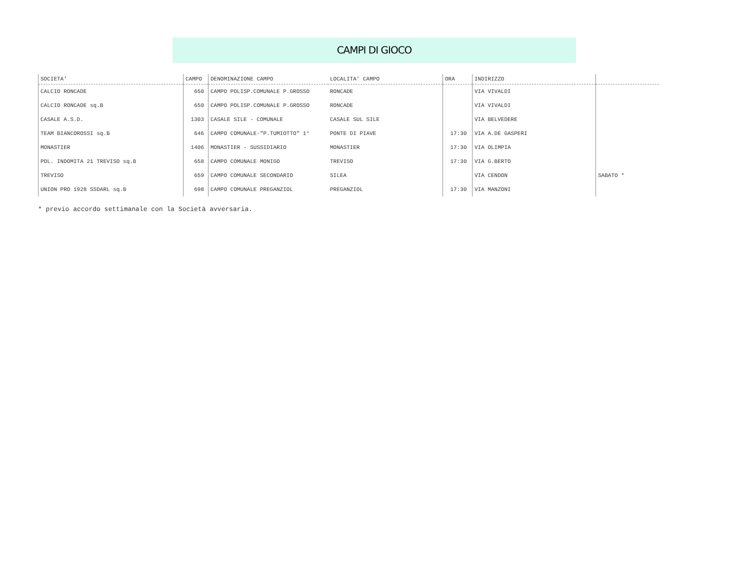CAMPI DI GIOCO
| SOCIETA' | CAMPO | DENOMINAZIONE CAMPO | LOCALITA' CAMPO | ORA | INDIRIZZO | |
| --- | --- | --- | --- | --- | --- | --- |
| CALCIO RONCADE | 650 | CAMPO POLISP.COMUNALE P.GROSSO | RONCADE | | VIA VIVALDI | |
| CALCIO RONCADE sq.B | 650 | CAMPO POLISP.COMUNALE P.GROSSO | RONCADE | | VIA VIVALDI | |
| CASALE A.S.D. | 1303 | CASALE SILE - COMUNALE | CASALE SUL SILE | | VIA BELVEDERE | |
| TEAM BIANCOROSSI sq.B | 646 | CAMPO COMUNALE-"P.TUMIOTTO" 1° | PONTE DI PIAVE | 17:30 | VIA A.DE GASPERI | |
| MONASTIER | 1406 | MONASTIER - SUSSIDIARIO | MONASTIER | 17:30 | VIA OLIMPIA | |
| POL. INDOMITA 21 TREVISO sq.B | 658 | CAMPO COMUNALE MONIGO | TREVISO | 17:30 | VIA G.BERTO | |
| TREVISO | 659 | CAMPO COMUNALE SECONDARIO | SILEA | | VIA CENDON | SABATO * |
| UNION PRO 1928 SSDARL sq.B | 698 | CAMPO COMUNALE PREGANZIOL | PREGANZIOL | 17:30 | VIA MANZONI | |
* previo accordo settimanale con la Società avversaria.